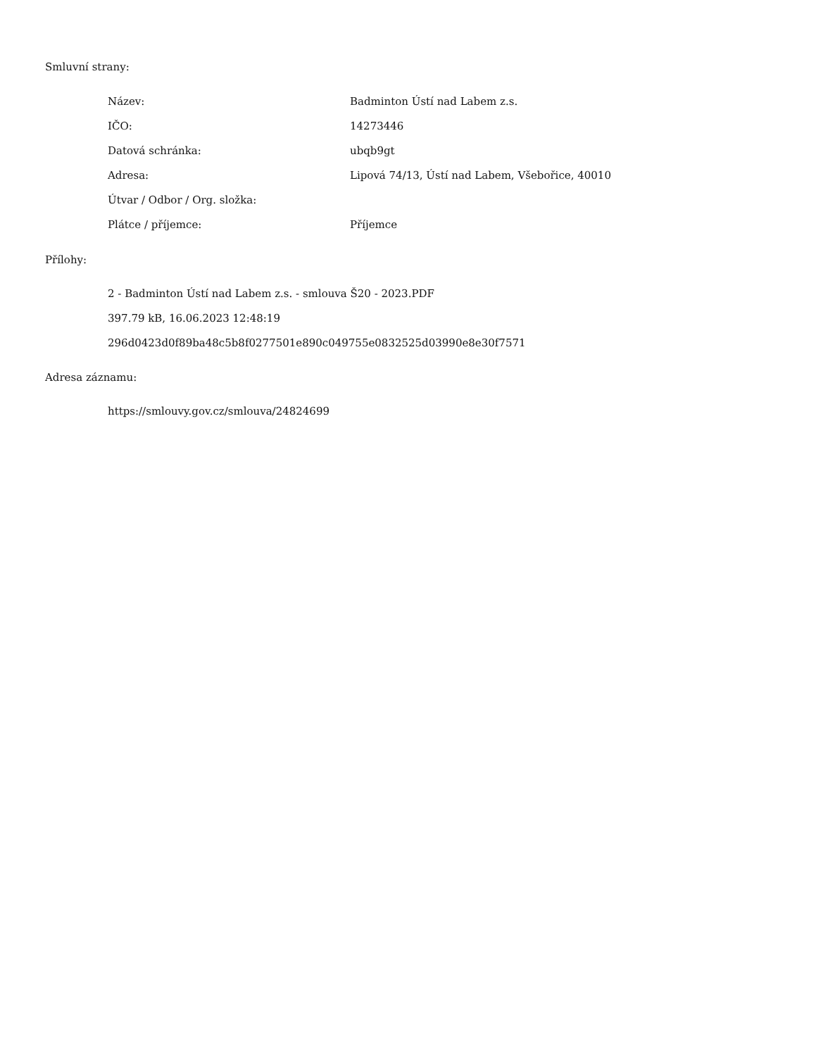Smluvní strany:
| Název: | Badminton Ústí nad Labem z.s. |
| IČO: | 14273446 |
| Datová schránka: | ubqb9gt |
| Adresa: | Lipová 74/13, Ústí nad Labem, Všebořice, 40010 |
| Útvar / Odbor / Org. složka: | |
| Plátce / příjemce: | Příjemce |
Přílohy:
2 - Badminton Ústí nad Labem z.s. - smlouva Š20 - 2023.PDF
397.79 kB, 16.06.2023 12:48:19
296d0423d0f89ba48c5b8f0277501e890c049755e0832525d03990e8e30f7571
Adresa záznamu:
https://smlouvy.gov.cz/smlouva/24824699